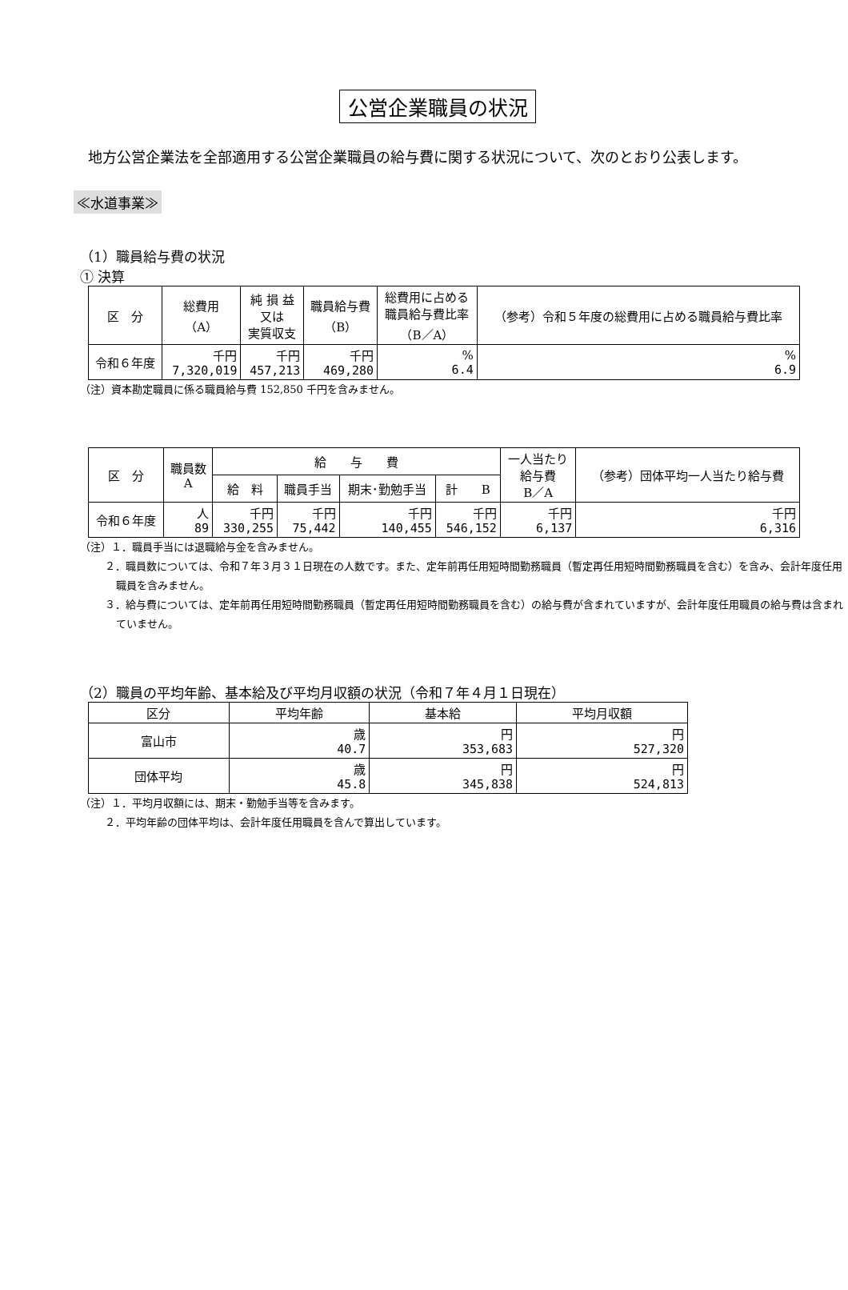公営企業職員の状況
地方公営企業法を全部適用する公営企業職員の給与費に関する状況について、次のとおり公表します。
≪水道事業≫
（1）職員給与費の状況
① 決算
| 区 分 | 総費用 （A） | 純 損 益 又は 実質収支 | 職員給与費 （B） | 総費用に占める 職員給与費比率 （B／A） | （参考）令和５年度の総費用に占める職員給与費比率 |
| --- | --- | --- | --- | --- | --- |
| 令和６年度 | 千円 7,320,019 | 千円 457,213 | 千円 469,280 | % 6.4 | % 6.9 |
（注）資本勘定職員に係る職員給与費 152,850 千円を含みません。
| 区 分 | 職員数 A | 給 与 費 | | | | 一人当たり 給与費 B／A | （参考）団体平均一人当たり給与費 |
| --- | --- | --- | --- | --- | --- | --- | --- |
| | | 給 料 | 職員手当 | 期末･勤勉手当 | 計 B | | |
| 令和６年度 | 人 89 | 千円 330,255 | 千円 75,442 | 千円 140,455 | 千円 546,152 | 千円 6,137 | 千円 6,316 |
（注）１．職員手当には退職給与金を含みません。
２．職員数については、令和７年３月３１日現在の人数です。また、定年前再任用短時間勤務職員（暫定再任用短時間勤務職員を含む）を含み、会計年度任用職員を含みません。
３．給与費については、定年前再任用短時間勤務職員（暫定再任用短時間勤務職員を含む）の給与費が含まれていますが、会計年度任用職員の給与費は含まれていません。
（2）職員の平均年齢、基本給及び平均月収額の状況（令和７年４月１日現在）
| 区分 | 平均年齢 | 基本給 | 平均月収額 |
| --- | --- | --- | --- |
| 富山市 | 歳 40.7 | 円 353,683 | 円 527,320 |
| 団体平均 | 歳 45.8 | 円 345,838 | 円 524,813 |
（注）１．平均月収額には、期末・勤勉手当等を含みます。
２．平均年齢の団体平均は、会計年度任用職員を含んで算出しています。